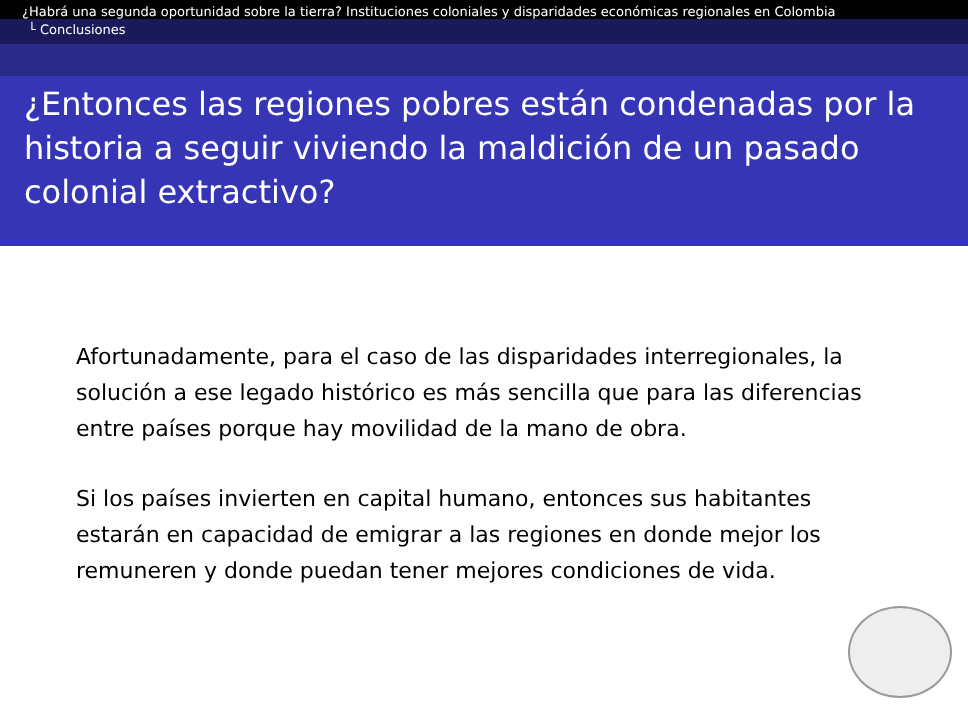¿Habrá una segunda oportunidad sobre la tierra? Instituciones coloniales y disparidades económicas regionales en Colombia
└ Conclusiones
¿Entonces las regiones pobres están condenadas por la historia a seguir viviendo la maldición de un pasado colonial extractivo?
Afortunadamente, para el caso de las disparidades interregionales, la solución a ese legado histórico es más sencilla que para las diferencias entre países porque hay movilidad de la mano de obra.
Si los países invierten en capital humano, entonces sus habitantes estarán en capacidad de emigrar a las regiones en donde mejor los remuneren y donde puedan tener mejores condiciones de vida.